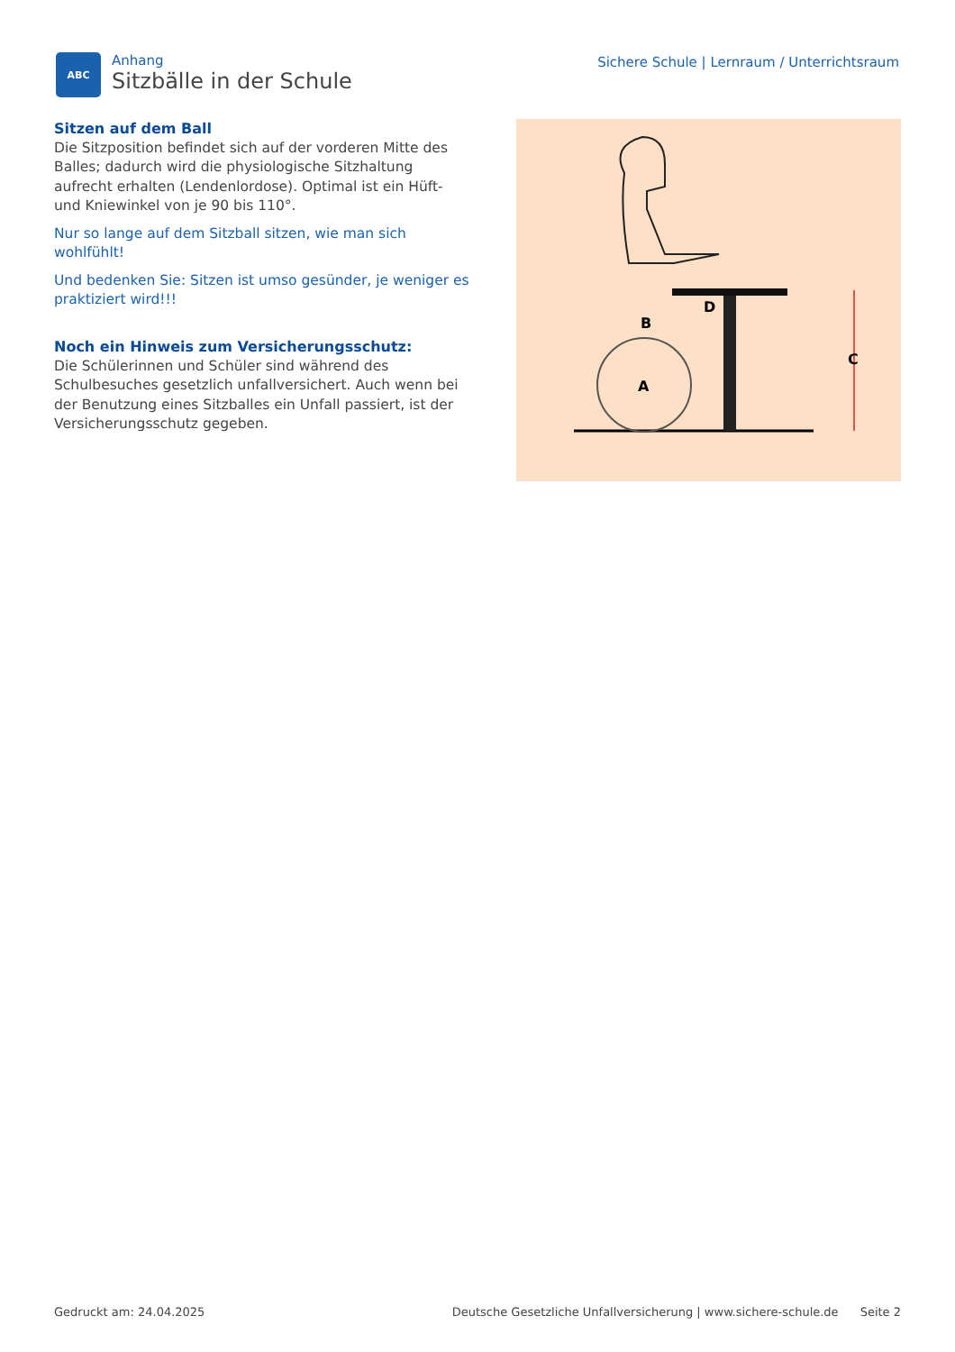ABC
Anhang
Sitzbälle in der Schule
Sichere Schule | Lernraum / Unterrichtsraum
Sitzen auf dem Ball
Die Sitzposition befindet sich auf der vorderen Mitte des Balles; dadurch wird die physiologische Sitzhaltung aufrecht erhalten (Lendenlordose). Optimal ist ein Hüft- und Kniewinkel von je 90 bis 110°.
Nur so lange auf dem Sitzball sitzen, wie man sich wohlfühlt!
Und bedenken Sie: Sitzen ist umso gesünder, je weniger es praktiziert wird!!!
Noch ein Hinweis zum Versicherungsschutz:
Die Schülerinnen und Schüler sind während des Schulbesuches gesetzlich unfallversichert. Auch wenn bei der Benutzung eines Sitzballes ein Unfall passiert, ist der Versicherungsschutz gegeben.
C
A
B
D
Gedruckt am: 24.04.2025 Deutsche Gesetzliche Unfallversicherung | www.sichere-schule.de Seite 2